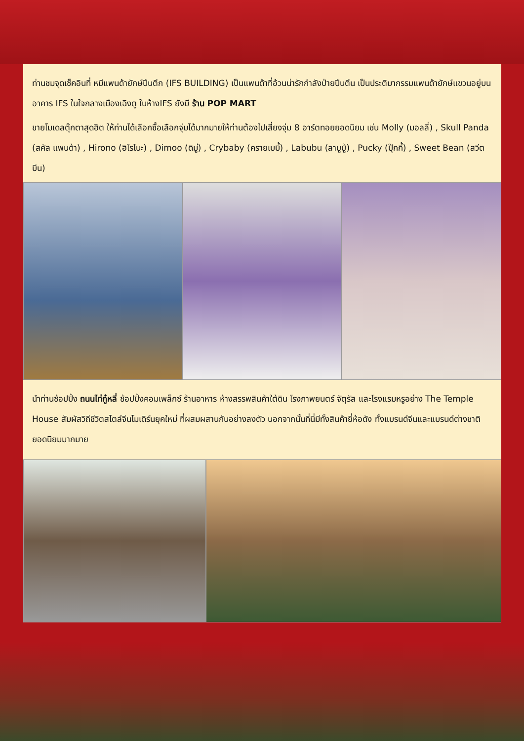ท่านชมจุดเช็คอินที่ หมีแพนด้ายักษ์ปีนตึก (IFS BUILDING) เป็นแพนด้าที่อ้วนน่ารักกำลังป่ายปีนตึน เป็นประติมากรรมแพนด้ายักษ์แขวนอยู่บนอาคาร IFS ในใจกลางเมืองเฉิงตู ในห้างIFS ยังมี ร้าน POP MART
ขายโมเดลตุ๊กตาสุดฮิต ให้ท่านได้เลือกซื้อเลือกจุ่มได้มากมายให้ท่านต้องไปเสี่ยงจุ่ม 8 อาร์ตทอยยอดนิยม เช่น Molly (มอลลี่) , Skull Panda (สคัล แพนด้า) , Hirono (ฮิโรโนะ) , Dimoo (ดิมู่) , Crybaby (ครายเบบี้) , Labubu (ลาบูบู้) , Pucky (ปุ๊กกี้) , Sweet Bean (สวีต บีน)
นำท่านช้อปปิ้ง ถนนไท่กู๋หลี่ ช้อปปิ้งคอมเพล็กซ์ ร้านอาหาร ห้างสรรพสินค้าใต้ดิน โรงภาพยนตร์ จัตุรัส และโรงแรมหรูอย่าง The Temple House สัมผัสวิถีชีวิตสไตล์จีนโมเดิร์นยุคใหม่ ที่ผสมผสานกันอย่างลงตัว นอกจากนั้นที่นี่มีทั้งสินค้ายี่ห้อดัง ทั้งแบรนด์จีนและแบรนด์ต่างชาติยอดนิยมมากมาย